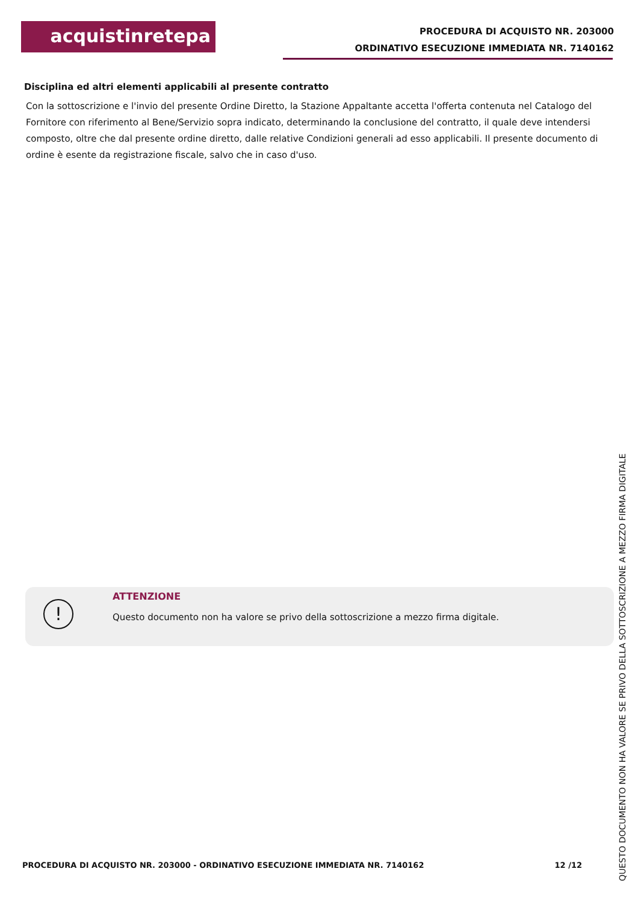acquistinretepa
PROCEDURA DI ACQUISTO NR. 203000
ORDINATIVO ESECUZIONE IMMEDIATA NR. 7140162
Disciplina ed altri elementi applicabili al presente contratto
Con la sottoscrizione e l'invio del presente Ordine Diretto, la Stazione Appaltante accetta l'offerta contenuta nel Catalogo del Fornitore con riferimento al Bene/Servizio sopra indicato, determinando la conclusione del contratto, il quale deve intendersi composto, oltre che dal presente ordine diretto, dalle relative Condizioni generali ad esso applicabili. Il presente documento di ordine è esente da registrazione fiscale, salvo che in caso d'uso.
!
ATTENZIONE
Questo documento non ha valore se privo della sottoscrizione a mezzo firma digitale.
PROCEDURA DI ACQUISTO NR. 203000 - ORDINATIVO ESECUZIONE IMMEDIATA NR. 7140162 12 /12
QUESTO DOCUMENTO NON HA VALORE SE PRIVO DELLA SOTTOSCRIZIONE A MEZZO FIRMA DIGITALE